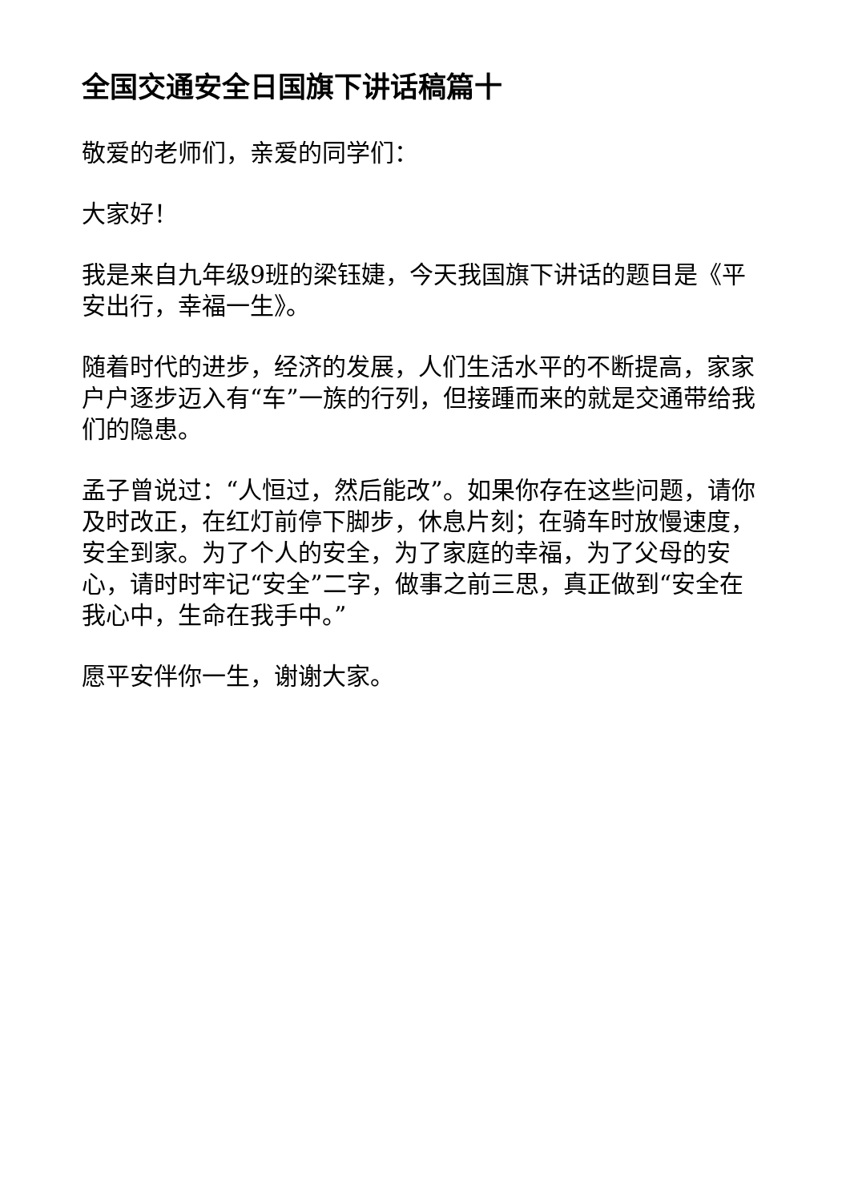全国交通安全日国旗下讲话稿篇十
敬爱的老师们，亲爱的同学们：
大家好！
我是来自九年级9班的梁钰婕，今天我国旗下讲话的题目是《平安出行，幸福一生》。
随着时代的进步，经济的发展，人们生活水平的不断提高，家家户户逐步迈入有“车”一族的行列，但接踵而来的就是交通带给我们的隐患。
孟子曾说过：“人恒过，然后能改”。如果你存在这些问题，请你及时改正，在红灯前停下脚步，休息片刻；在骑车时放慢速度，安全到家。为了个人的安全，为了家庭的幸福，为了父母的安心，请时时牢记“安全”二字，做事之前三思，真正做到“安全在我心中，生命在我手中。”
愿平安伴你一生，谢谢大家。